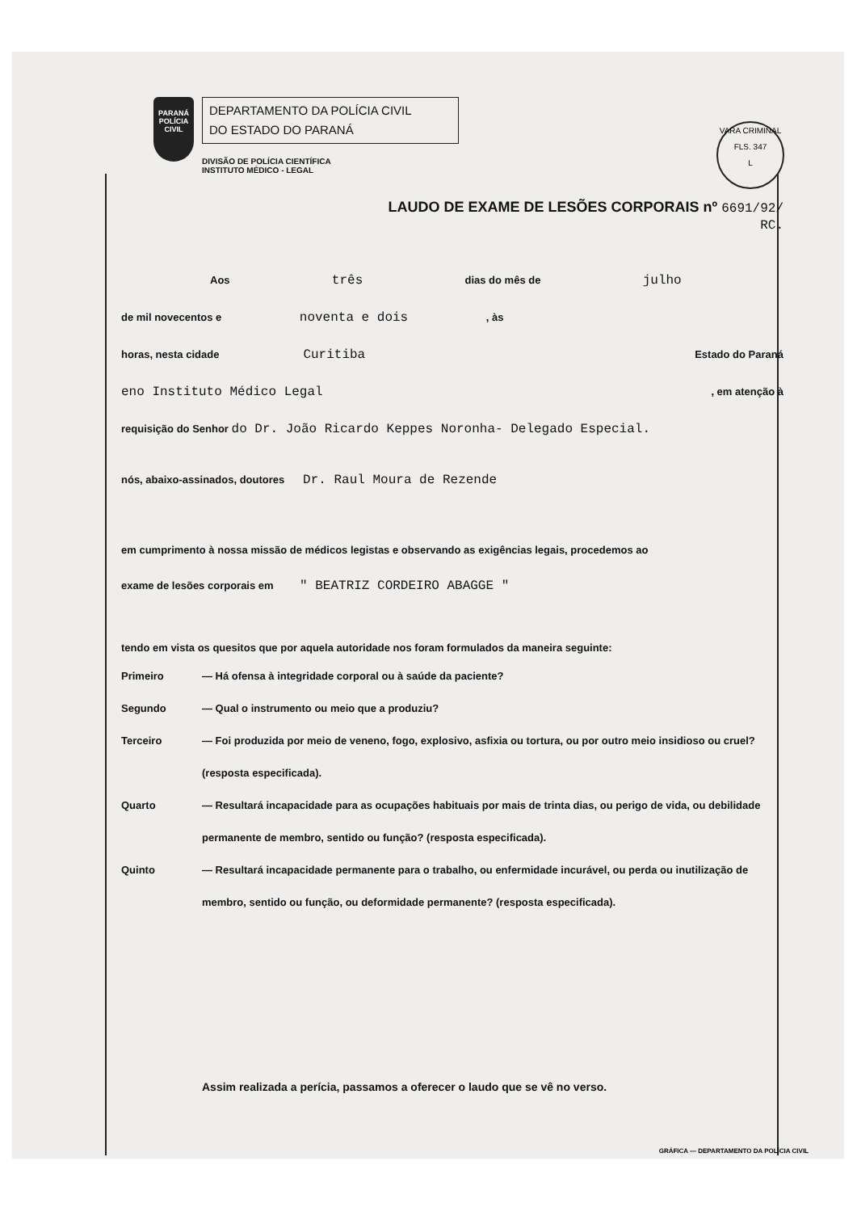VARA CRIMINAL
FLS. 347
L
PARANÁ
POLÍCIA
CIVIL
DEPARTAMENTO DA POLÍCIA CIVIL
DO ESTADO DO PARANÁ
DIVISÃO DE POLÍCIA CIENTÍFICA
INSTITUTO MÉDICO - LEGAL
LAUDO DE EXAME DE LESÕES CORPORAIS nº 6691/92/
RC.
Aos três dias do mês de julho
de mil novecentos e noventa e dois, às
horas, nesta cidade Curitiba Estado do Paraná
eno Instituto Médico Legal, em atenção à
requisição do Senhor do Dr. João Ricardo Keppes Noronha- Delegado Especial.
nós, abaixo-assinados, doutores Dr. Raul Moura de Rezende
em cumprimento à nossa missão de médicos legistas e observando as exigências legais, procedemos ao
exame de lesões corporais em " BEATRIZ CORDEIRO ABAGGE "
tendo em vista os quesitos que por aquela autoridade nos foram formulados da maneira seguinte:
Primeiro — Há ofensa à integridade corporal ou à saúde da paciente?
Segundo — Qual o instrumento ou meio que a produziu?
Terceiro — Foi produzida por meio de veneno, fogo, explosivo, asfixia ou tortura, ou por outro meio insidioso ou cruel? (resposta especificada).
Quarto — Resultará incapacidade para as ocupações habituais por mais de trinta dias, ou perigo de vida, ou debilidade permanente de membro, sentido ou função? (resposta especificada).
Quinto — Resultará incapacidade permanente para o trabalho, ou enfermidade incurável, ou perda ou inutilização de membro, sentido ou função, ou deformidade permanente? (resposta especificada).
Assim realizada a perícia, passamos a oferecer o laudo que se vê no verso.
GRÁFICA — DEPARTAMENTO DA POLÍCIA CIVIL